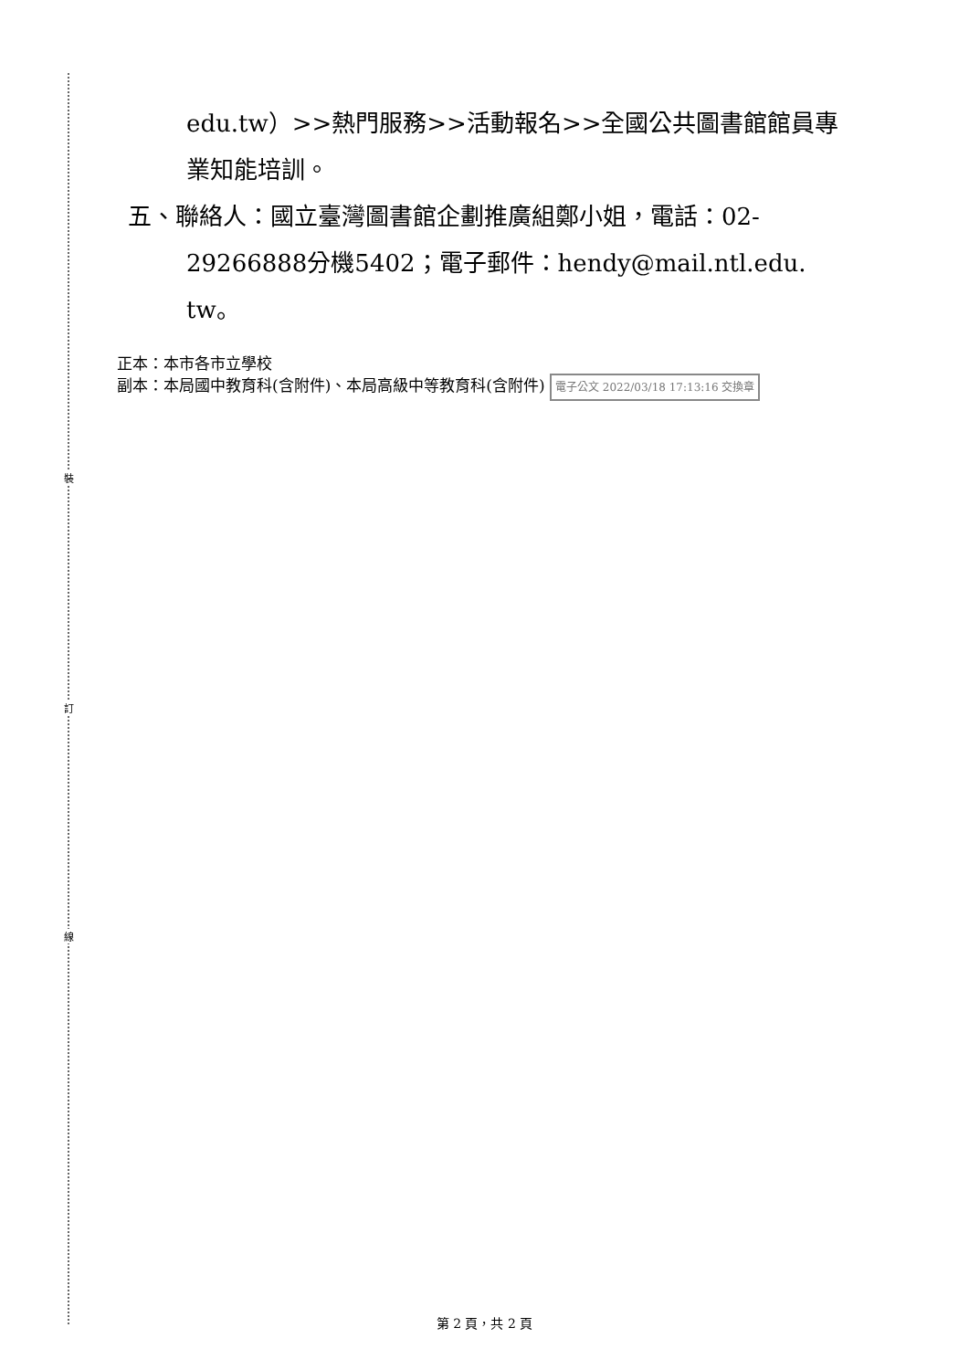裝
訂
線
edu.tw）>>熱門服務>>活動報名>>全國公共圖書館館員專
業知能培訓。
五、聯絡人：國立臺灣圖書館企劃推廣組鄭小姐，電話：02-
29266888分機5402；電子郵件：hendy@mail.ntl.edu.
tw。
正本：本市各市立學校
副本：本局國中教育科(含附件)、本局高級中等教育科(含附件) 電子公文 2022/03/18 17:13:16 交換章
第 2 頁，共 2 頁